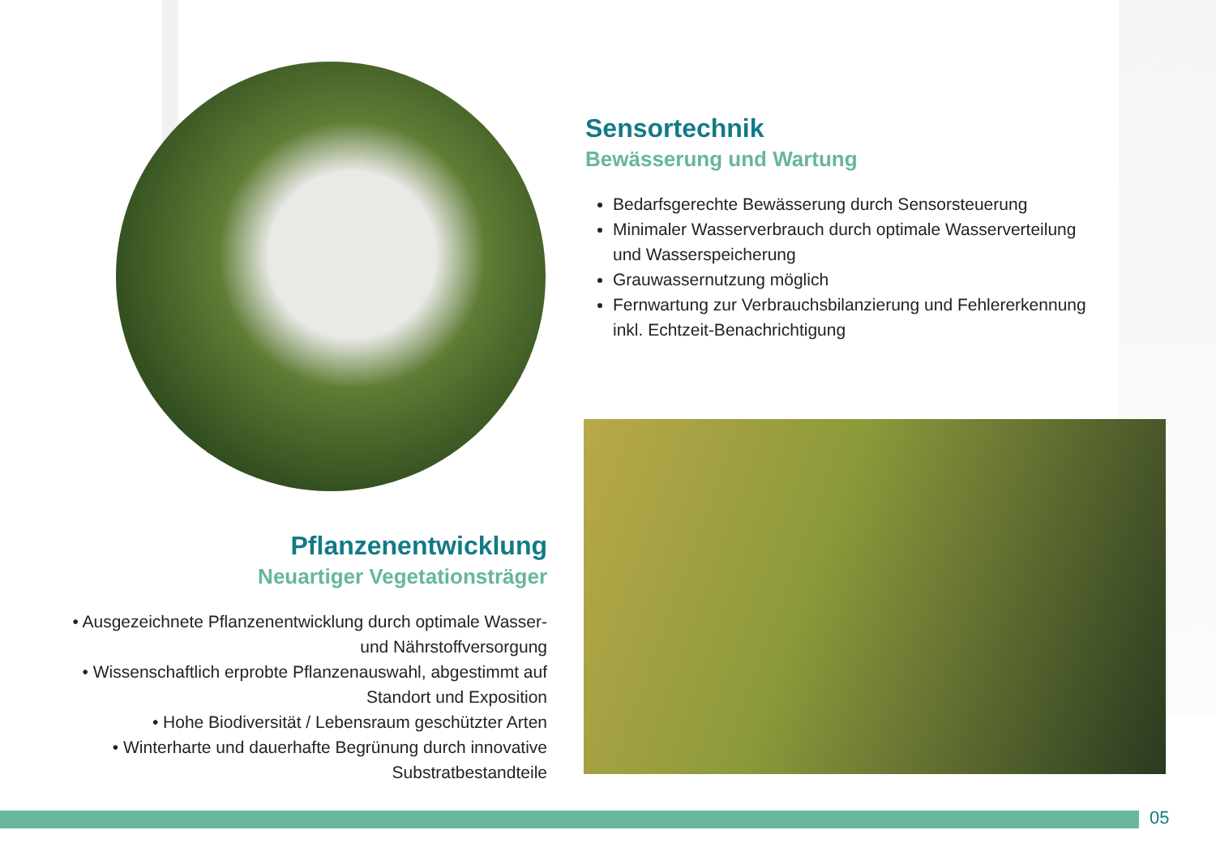Sensortechnik
Bewässerung und Wartung
Bedarfsgerechte Bewässerung durch Sensorsteuerung
Minimaler Wasserverbrauch durch optimale Wasserverteilung und Wasserspeicherung
Grauwassernutzung möglich
Fernwartung zur Verbrauchsbilanzierung und Fehlererkennung inkl. Echtzeit-Benachrichtigung
Pflanzenentwicklung
Neuartiger Vegetationsträger
• Ausgezeichnete Pflanzenentwicklung durch optimale Wasser- und Nährstoffversorgung
• Wissenschaftlich erprobte Pflanzenauswahl, abgestimmt auf Standort und Exposition
• Hohe Biodiversität / Lebensraum geschützter Arten
• Winterharte und dauerhafte Begrünung durch innovative Substratbestandteile
05